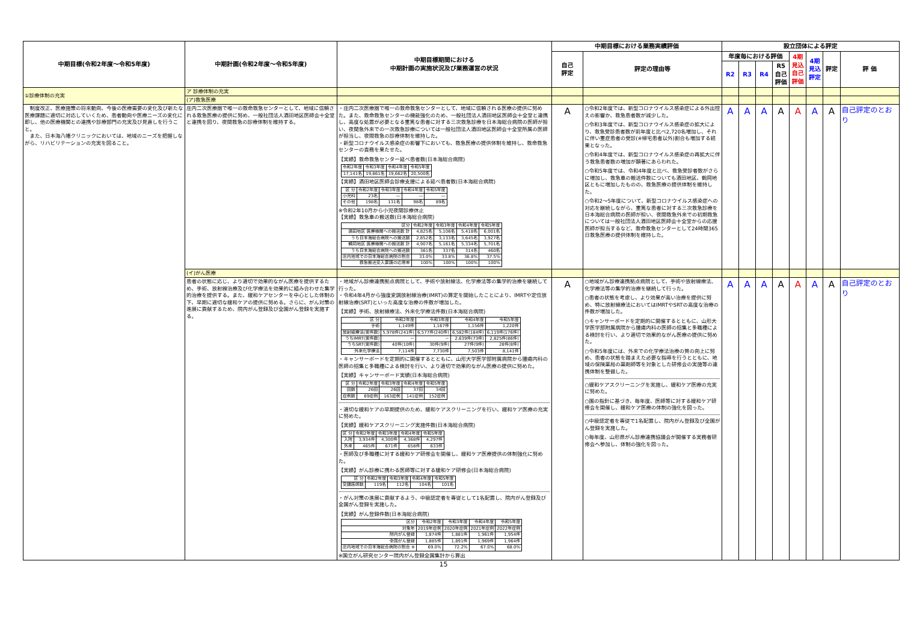| 中期目標(令和2年度～令和5年度) | 中期計画(令和2年度～令和5年度) | 中期目標期間における 中期計画の実施状況及び業務運営の状況 | 中期目標における業務実績評価 | | 設立団体による評定 | | | | | | | |
| --- | --- | --- | --- | --- | --- | --- | --- | --- | --- | --- | --- | --- |
| | | | 自己 評定 | 評定の理由等 | 年度毎における評価 | | | | 4期 見込 自己 評価 | 4期 見込 評定 | 評定 | 評 価 |
| | | | | | R2 | R3 | R4 | R5 自己 評価 | | | | |
| ①診療体制の充実 | ア 診療体制の充実 | | | | | | | | | | | |
| | (ア)救急医療 | | | | | | | | | | | |
| 制度改正、医療施策の将来動向、今後の医療需要の変化及び新たな医療課題に適切に対応していくため、患者動向や医療ニーズの変化に即し、他の医療機関との連携や診療部門の充実及び見直しを行うこと。 また、日本海八幡クリニックにおいては、地域のニーズを把握しながら、リハビリテーションの充実を図ること。 | 庄内二次医療圏で唯一の救命救急センターとして、地域に信頼される救急医療の提供に努め、一般社団法人酒田地区医師会十全堂と連携を図り、夜間救急の診療体制を維持する。 | ・庄内二次医療圏で唯一の救命救急センターとして、地域に信頼される医療の提供に努めた。また、救命救急センターの機能強化のため、一般社団法人酒田地区医師会十全堂と連携し、高度な処置が必要となる重篤な患者に対する三次救急診療を日本海総合病院の医師が担い、夜間急外来での一次救急診療については一般社団法人酒田地区医師会十全堂所属の医師が担当し、夜間救急の診療体制を維持した。 ・新型コロナウイルス感染症の影響下においても、救急医療の提供体制を維持し、救命救急センターの責務を果たせた。 【実績】救命救急センター延べ患者数(日本海総合病院) / 令和2年度 / 令和3年度 / 令和4年度 / 令和5年度 / / 17,141名 / 19,861名 / 19,662名 / 20,500名 / 【実績】酒田地区医師会診療支援による延べ患者数(日本海総合病院) / 区 分 / 令和2年度 / 令和3年度 / 令和4年度 / 令和5年度 / / 小児科 / 23名 / — / — / — / / その他 / 198名 / 131名 / 98名 / 89名 / ※令和2年10月から小児夜間診療休止 【実績】救急車の搬送数(日本海総合病院) / 区分 / 令和2年度 / 令和3年度 / 令和4年度 / 令和5年度 / / 酒田地区 医療機関への搬送数 計 / 4,825名 / 5,106名 / 5,418名 / 6,001名 / / うち日本海総合病院への搬送数 / 2,852名 / 3,133名 / 3,645名 / 3,927名 / / 鶴岡地区 医療機関への搬送数 計 / 4,907名 / 5,161名 / 5,334名 / 5,701名 / / うち日本海総合病院への搬送数 / 361名 / 337名 / 314名 / 460名 / / 庄内地域での日本海総合病院の割合 / 33.0% / 33.8% / 36.8% / 37.5% / / 救急搬送受入要請の応需率 / 100% / 100% / 100% / 100% / | A | ○令和2年度では、新型コロナウイルス感染症による外出控えの影響か、救急患者数が減少した。 ○令和3年度では、新型コロナウイルス感染症の拡大により、救急受診患者数が前年度と比べ2,720名増加し、それに伴い重症患者の受診(※帰宅患者以外)割合も増加する結果となった。 ○令和4年度では、新型コロナウイルス感染症の再拡大に伴う救急患者数の増加が顕著にあらわれた。 ○令和5年度では、令和4年度と比べ、救急受診者数がさらに増加し、救急車の搬送件数についても酒田地区、鶴岡地区ともに増加したものの、救急医療の提供体制を維持した。 ○令和2～5年度について、新型コロナウイルス感染症への対応を継続しながら、重篤な患者に対する三次救急診療を日本海総合病院の医師が担い、夜間救急外来での初期救急については一般社団法人酒田地区医師会十全堂からの応援医師が担当するなど、救命救急センターとして24時間365日救急医療の提供体制を維持した。 | A | A | A | A | A | A | A | 自己評定のとおり |
| | (イ)がん医療 | | | | | | | | | | | |
| | 患者の状態に応じ、より適切で効果的ながん医療を提供するため、手術、放射線治療及び化学療法を効果的に組み合わせた集学的治療を提供する。また、緩和ケアセンターを中心とした体制の下、早期に適切な緩和ケアの提供に努める。さらに、がん対策の進展に貢献するため、院内がん登録及び全国がん登録を実施する。 | ・地域がん診療連携拠点病院として、手術や放射線法、化学療法等の集学的治療を継続して行った。 ・令和4年4月から強度変調放射線治療(IMRT)の算定を開始したことにより、IMRTや定位放射線治療(SRT)といった高度な治療の件数が増加した。 【実績】手術、放射線療法、外来化学療法件数(日本海総合病院) / 区 分 / 令和2年度 / 令和3年度 / 令和4年度 / 令和5年度 / / 手術 / 1,149件 / 1,167件 / 1,156件 / 1,220件 / / 放射線療法(実件数) / 5,978件(241件) / 6,577件(240件) / 6,582件(184件) / 6,119件(176件) / / うちIMRT(実件数) / － / － / 2,639件(73件) / 2,825件(86件) / / うちSRT(実件数) / 40件(10件) / 30件(9件) / 27件(9件) / 28件(8件) / / 外来化学療法 / 7,114件 / 7,730件 / 7,503件 / 8,141件 / ・キャンサーボードを定期的に開催するとともに、山形大学医学部附属病院から腫瘍内科の医師の招集と多職種による検討を行い、より適切で効果的ながん医療の提供に努めた。 【実績】キャンサーボード実績(日本海総合病院) / 区 分 / 令和2年度 / 令和3年度 / 令和4年度 / 令和5年度 / / 回数 / 26回 / 26回 / 37回 / 34回 / / 症例数 / 69症例 / 163症例 / 141症例 / 152症例 / ・適切な緩和ケアの早期提供のため、緩和ケアスクリーニングを行い、緩和ケア医療の充実に努めた。 【実績】緩和ケアスクリーニング実施件数(日本海総合病院) / 区 分 / 令和2年度 / 令和3年度 / 令和4年度 / 令和5年度 / / 入院 / 3,934件 / 4,300件 / 4,368件 / 4,297件 / / 外来 / 465件 / 671件 / 658件 / 633件 / ・医師及び多職種に対する緩和ケア研修会を開催し、緩和ケア医療提供の体制強化に努めた。 【実績】がん診療に携わる医師等に対する緩和ケア研修会(日本海総合病院) / 区 分 / 令和2年度 / 令和3年度 / 令和4年度 / 令和5年度 / / 受講医師数 / 119名 / 112名 / 104名 / 101名 / ・がん対策の進展に貢献するよう、中級認定者を専従として1名配置し、院内がん登録及び全国がん登録を実施した。 【実績】がん登録件数(日本海総合病院) / 区分 / 令和2年度 / 令和3年度 / 令和4年度 / 令和5年度 / / 対象年 / 2019年症例 / 2020年症例 / 2021年症例 / 2022年症例 / / 院内がん登録 / 1,874件 / 1,881件 / 1,961件 / 1,954件 / / 全国がん登録 / 1,885件 / 1,891件 / 1,969件 / 1,964件 / / 庄内地域での日本海総合病院の割合 ※ / 69.0% / 72.2% / 67.0% / 68.0% / ※国立がん研究センター院内がん登録全国集計から算出 | A | ○地域がん診療連携拠点病院として、手術や放射線療法、化学療法等の集学的治療を継続して行った。 ○患者の状態を考慮し、より効果が高い治療を提供に努め、特に放射線療法においてはIMRTやSRTの高度な治療の件数が増加した。 ○キャンサーボードを定期的に開催するとともに、山形大学医学部附属病院から腫瘍内科の医師の招集と多職種による検討を行い、より適切で効果的ながん医療の提供に努めた。 ○令和5年度には、外来での化学療法治療の質の向上に努め、患者の状態を踏まえた必要な指導を行うとともに、地域の保険薬局の薬剤師等を対象とした研修会の実施等の連携体制を整備した。 ○緩和ケアスクリーニングを実施し、緩和ケア医療の充実に努めた。 ○国の指針に基づき、毎年度、医師等に対する緩和ケア研修会を開催し、緩和ケア医療の体制の強化を図った。 ○中級認定者を専従で1名配置し、院内がん登録及び全国がん登録を実施した。 ○毎年度、山形県がん診療連携協議会が開催する実務者研修会へ参加し、体制の強化を図った。 | A | A | A | A | A | A | A | 自己評定のとおり |
15